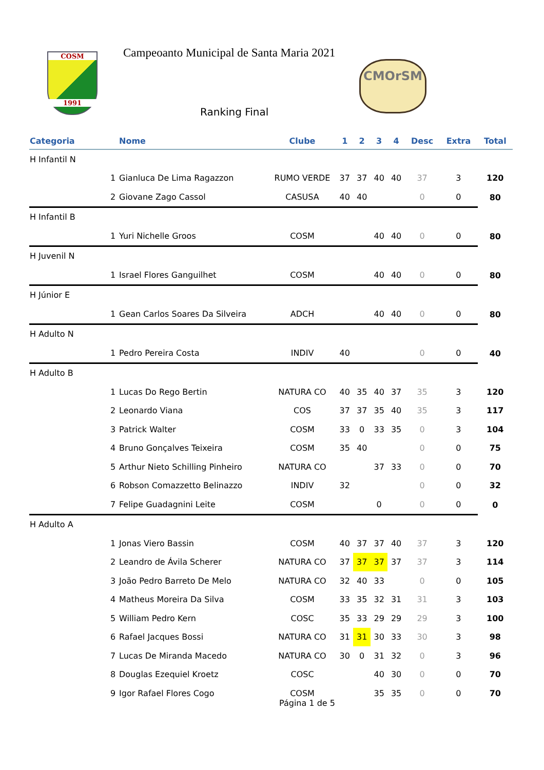COSM
1991
Campeoanto Municipal de Santa Maria 2021
CMOrSM
Ranking Final
| Categoria | | Nome | Clube | 1 | 2 | 3 | 4 | Desc | Extra | Total |
| --- | --- | --- | --- | --- | --- | --- | --- | --- | --- | --- |
| H Infantil N | | | | | | | | | | |
| | 1 | Gianluca De Lima Ragazzon | RUMO VERDE | 37 | 37 | 40 | 40 | 37 | 3 | 120 |
| | 2 | Giovane Zago Cassol | CASUSA | 40 | 40 | | | 0 | 0 | 80 |
| H Infantil B | | | | | | | | | | |
| | 1 | Yuri Nichelle Groos | COSM | | | 40 | 40 | 0 | 0 | 80 |
| H Juvenil N | | | | | | | | | | |
| | 1 | Israel Flores Ganguilhet | COSM | | | 40 | 40 | 0 | 0 | 80 |
| H Júnior E | | | | | | | | | | |
| | 1 | Gean Carlos Soares Da Silveira | ADCH | | | 40 | 40 | 0 | 0 | 80 |
| H Adulto N | | | | | | | | | | |
| | 1 | Pedro Pereira Costa | INDIV | 40 | | | | 0 | 0 | 40 |
| H Adulto B | | | | | | | | | | |
| | 1 | Lucas Do Rego Bertin | NATURA CO | 40 | 35 | 40 | 37 | 35 | 3 | 120 |
| | 2 | Leonardo Viana | COS | 37 | 37 | 35 | 40 | 35 | 3 | 117 |
| | 3 | Patrick Walter | COSM | 33 | 0 | 33 | 35 | 0 | 3 | 104 |
| | 4 | Bruno Gonçalves Teixeira | COSM | 35 | 40 | | | 0 | 0 | 75 |
| | 5 | Arthur Nieto Schilling Pinheiro | NATURA CO | | | 37 | 33 | 0 | 0 | 70 |
| | 6 | Robson Comazzetto Belinazzo | INDIV | 32 | | | | 0 | 0 | 32 |
| | 7 | Felipe Guadagnini Leite | COSM | | | 0 | | 0 | 0 | 0 |
| H Adulto A | | | | | | | | | | |
| | 1 | Jonas Viero Bassin | COSM | 40 | 37 | 37 | 40 | 37 | 3 | 120 |
| | 2 | Leandro de Ávila Scherer | NATURA CO | 37 | 37 | 37 | 37 | 37 | 3 | 114 |
| | 3 | João Pedro Barreto De Melo | NATURA CO | 32 | 40 | 33 | | 0 | 0 | 105 |
| | 4 | Matheus Moreira Da Silva | COSM | 33 | 35 | 32 | 31 | 31 | 3 | 103 |
| | 5 | William Pedro Kern | COSC | 35 | 33 | 29 | 29 | 29 | 3 | 100 |
| | 6 | Rafael Jacques Bossi | NATURA CO | 31 | 31 | 30 | 33 | 30 | 3 | 98 |
| | 7 | Lucas De Miranda Macedo | NATURA CO | 30 | 0 | 31 | 32 | 0 | 3 | 96 |
| | 8 | Douglas Ezequiel Kroetz | COSC | | | 40 | 30 | 0 | 0 | 70 |
| | 9 | Igor Rafael Flores Cogo | COSM | | | 35 | 35 | 0 | 0 | 70 |
Página 1 de 5